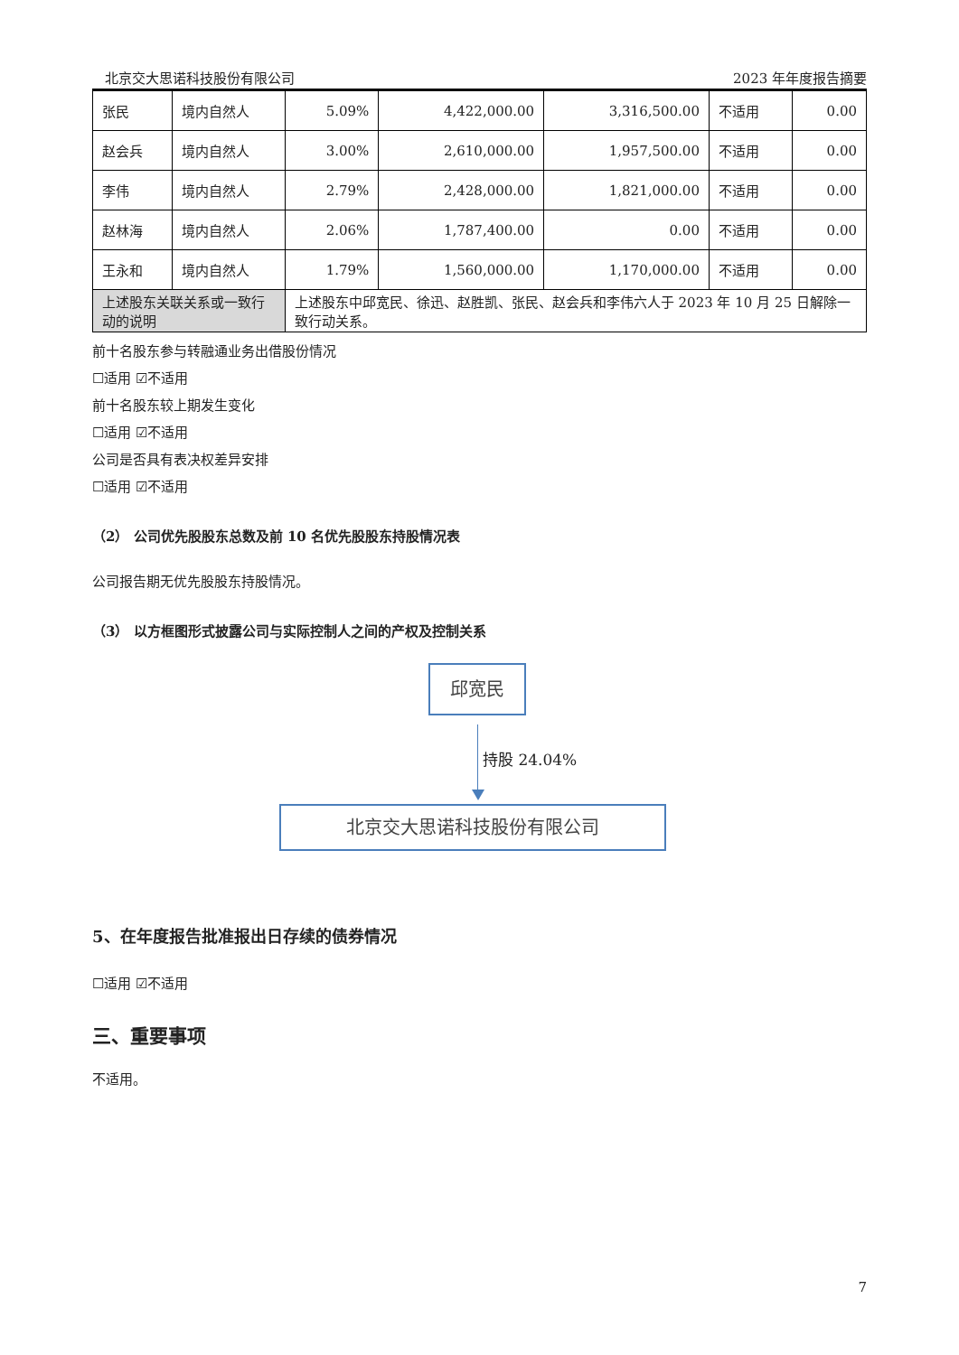北京交大思诺科技股份有限公司 2023 年年度报告摘要
| 张民 | 境内自然人 | 5.09% | 4,422,000.00 | 3,316,500.00 | 不适用 | 0.00 |
| 赵会兵 | 境内自然人 | 3.00% | 2,610,000.00 | 1,957,500.00 | 不适用 | 0.00 |
| 李伟 | 境内自然人 | 2.79% | 2,428,000.00 | 1,821,000.00 | 不适用 | 0.00 |
| 赵林海 | 境内自然人 | 2.06% | 1,787,400.00 | 0.00 | 不适用 | 0.00 |
| 王永和 | 境内自然人 | 1.79% | 1,560,000.00 | 1,170,000.00 | 不适用 | 0.00 |
| 上述股东关联关系或一致行动的说明 | | 上述股东中邱宽民、徐迅、赵胜凯、张民、赵会兵和李伟六人于 2023 年 10 月 25 日解除一致行动关系。 | | | | |
前十名股东参与转融通业务出借股份情况
☐适用 ☑不适用
前十名股东较上期发生变化
☐适用 ☑不适用
公司是否具有表决权差异安排
☐适用 ☑不适用
（2） 公司优先股股东总数及前 10 名优先股股东持股情况表
公司报告期无优先股股东持股情况。
（3） 以方框图形式披露公司与实际控制人之间的产权及控制关系
邱宽民
持股 24.04%
北京交大思诺科技股份有限公司
5、在年度报告批准报出日存续的债券情况
☐适用 ☑不适用
三、重要事项
不适用。
7